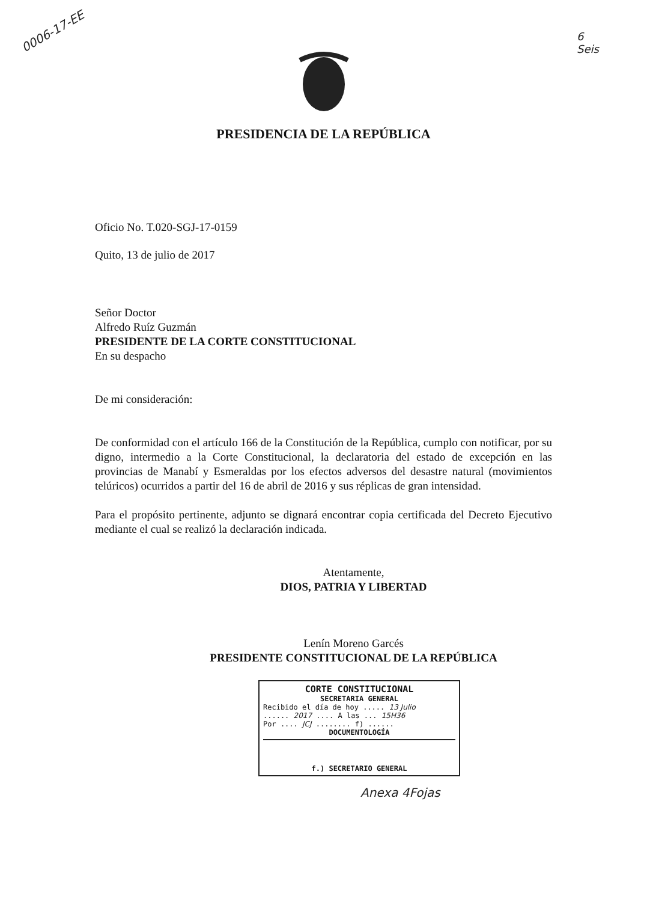0006-17-EE
6
Seis
PRESIDENCIA DE LA REPÚBLICA
Oficio No. T.020-SGJ-17-0159
Quito, 13 de julio de 2017
Señor Doctor
Alfredo Ruíz Guzmán
PRESIDENTE DE LA CORTE CONSTITUCIONAL
En su despacho
De mi consideración:
De conformidad con el artículo 166 de la Constitución de la República, cumplo con notificar, por su digno, intermedio a la Corte Constitucional, la declaratoria del estado de excepción en las provincias de Manabí y Esmeraldas por los efectos adversos del desastre natural (movimientos telúricos) ocurridos a partir del 16 de abril de 2016 y sus réplicas de gran intensidad.
Para el propósito pertinente, adjunto se dignará encontrar copia certificada del Decreto Ejecutivo mediante el cual se realizó la declaración indicada.
Atentamente,
DIOS, PATRIA Y LIBERTAD
Lenín Moreno Garcés
PRESIDENTE CONSTITUCIONAL DE LA REPÚBLICA
CORTE CONSTITUCIONAL
SECRETARIA GENERAL
Recibido el día de hoy ..... 13 Julio
...... 2017 .... A las ... 15H36
Por .... JCJ ........ f) ......
DOCUMENTOLOGÍA
f.) SECRETARIO GENERAL
Anexa 4Fojas